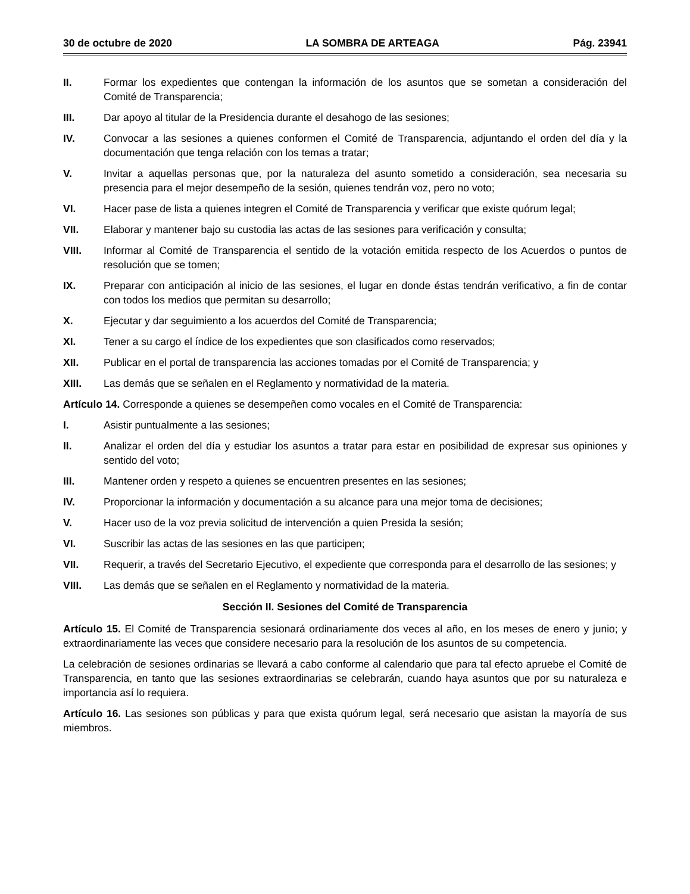30 de octubre de 2020 LA SOMBRA DE ARTEAGA Pág. 23941
II. Formar los expedientes que contengan la información de los asuntos que se sometan a consideración del Comité de Transparencia;
III. Dar apoyo al titular de la Presidencia durante el desahogo de las sesiones;
IV. Convocar a las sesiones a quienes conformen el Comité de Transparencia, adjuntando el orden del día y la documentación que tenga relación con los temas a tratar;
V. Invitar a aquellas personas que, por la naturaleza del asunto sometido a consideración, sea necesaria su presencia para el mejor desempeño de la sesión, quienes tendrán voz, pero no voto;
VI. Hacer pase de lista a quienes integren el Comité de Transparencia y verificar que existe quórum legal;
VII. Elaborar y mantener bajo su custodia las actas de las sesiones para verificación y consulta;
VIII. Informar al Comité de Transparencia el sentido de la votación emitida respecto de los Acuerdos o puntos de resolución que se tomen;
IX. Preparar con anticipación al inicio de las sesiones, el lugar en donde éstas tendrán verificativo, a fin de contar con todos los medios que permitan su desarrollo;
X. Ejecutar y dar seguimiento a los acuerdos del Comité de Transparencia;
XI. Tener a su cargo el índice de los expedientes que son clasificados como reservados;
XII. Publicar en el portal de transparencia las acciones tomadas por el Comité de Transparencia; y
XIII. Las demás que se señalen en el Reglamento y normatividad de la materia.
Artículo 14. Corresponde a quienes se desempeñen como vocales en el Comité de Transparencia:
I. Asistir puntualmente a las sesiones;
II. Analizar el orden del día y estudiar los asuntos a tratar para estar en posibilidad de expresar sus opiniones y sentido del voto;
III. Mantener orden y respeto a quienes se encuentren presentes en las sesiones;
IV. Proporcionar la información y documentación a su alcance para una mejor toma de decisiones;
V. Hacer uso de la voz previa solicitud de intervención a quien Presida la sesión;
VI. Suscribir las actas de las sesiones en las que participen;
VII. Requerir, a través del Secretario Ejecutivo, el expediente que corresponda para el desarrollo de las sesiones; y
VIII. Las demás que se señalen en el Reglamento y normatividad de la materia.
Sección II. Sesiones del Comité de Transparencia
Artículo 15. El Comité de Transparencia sesionará ordinariamente dos veces al año, en los meses de enero y junio; y extraordinariamente las veces que considere necesario para la resolución de los asuntos de su competencia.
La celebración de sesiones ordinarias se llevará a cabo conforme al calendario que para tal efecto apruebe el Comité de Transparencia, en tanto que las sesiones extraordinarias se celebrarán, cuando haya asuntos que por su naturaleza e importancia así lo requiera.
Artículo 16. Las sesiones son públicas y para que exista quórum legal, será necesario que asistan la mayoría de sus miembros.